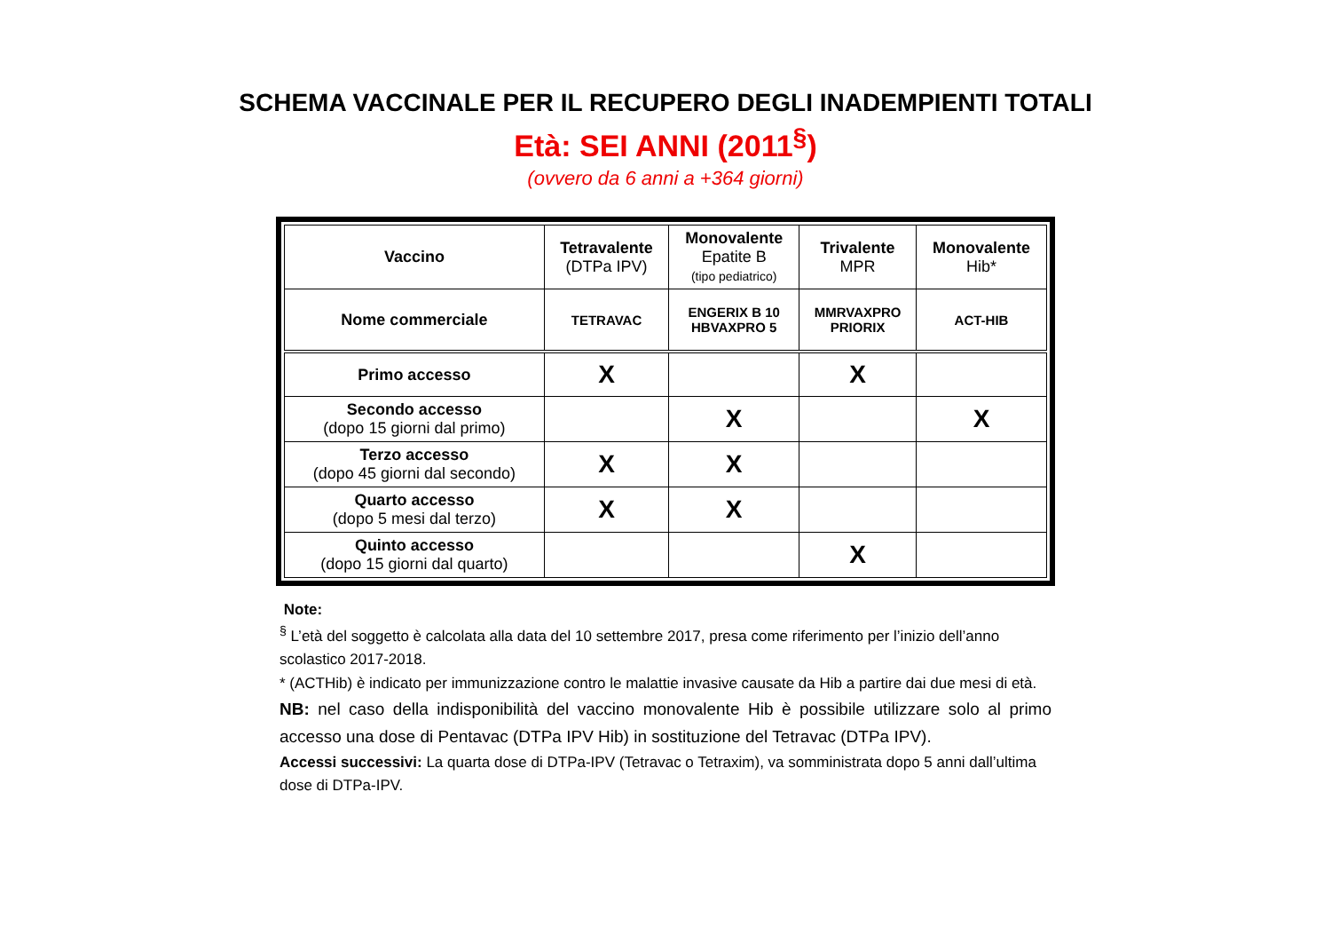SCHEMA VACCINALE PER IL RECUPERO DEGLI INADEMPIENTI TOTALI
Età: SEI ANNI (2011<sup>§</sup>)
(ovvero da 6 anni a +364 giorni)
| Vaccino | Tetravalente (DTPa IPV) | Monovalente Epatite B (tipo pediatrico) | Trivalente MPR | Monovalente Hib* |
| --- | --- | --- | --- | --- |
| Nome commerciale | TETRAVAC | ENGERIX B 10 HBVAXPRO 5 | MMRVAXPRO PRIORIX | ACT-HIB |
| Primo accesso | X | | X | |
| Secondo accesso (dopo 15 giorni dal primo) | | X | | X |
| Terzo accesso (dopo 45 giorni dal secondo) | X | X | | |
| Quarto accesso (dopo 5 mesi dal terzo) | X | X | | |
| Quinto accesso (dopo 15 giorni dal quarto) | | | X | |
Note:
<sup>§</sup> L’età del soggetto è calcolata alla data del 10 settembre 2017, presa come riferimento per l’inizio dell’anno scolastico 2017-2018.
* (ACTHib) è indicato per immunizzazione contro le malattie invasive causate da Hib a partire dai due mesi di età.
NB: nel caso della indisponibilità del vaccino monovalente Hib è possibile utilizzare solo al primo accesso una dose di Pentavac (DTPa IPV Hib) in sostituzione del Tetravac (DTPa IPV).
Accessi successivi: La quarta dose di DTPa-IPV (Tetravac o Tetraxim), va somministrata dopo 5 anni dall’ultima dose di DTPa-IPV.